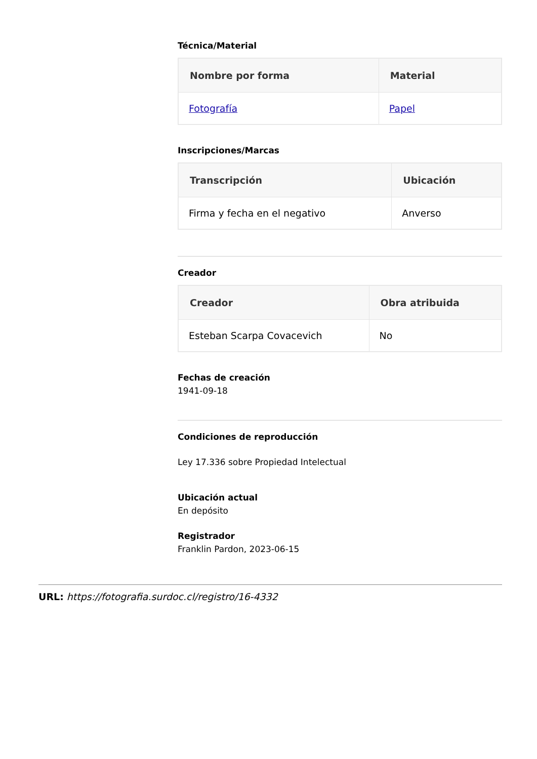Técnica/Material
| Nombre por forma | Material |
| --- | --- |
| Fotografía | Papel |
Inscripciones/Marcas
| Transcripción | Ubicación |
| --- | --- |
| Firma y fecha en el negativo | Anverso |
Creador
| Creador | Obra atribuida |
| --- | --- |
| Esteban Scarpa Covacevich | No |
Fechas de creación
1941-09-18
Condiciones de reproducción
Ley 17.336 sobre Propiedad Intelectual
Ubicación actual
En depósito
Registrador
Franklin Pardon, 2023-06-15
URL: https://fotografia.surdoc.cl/registro/16-4332